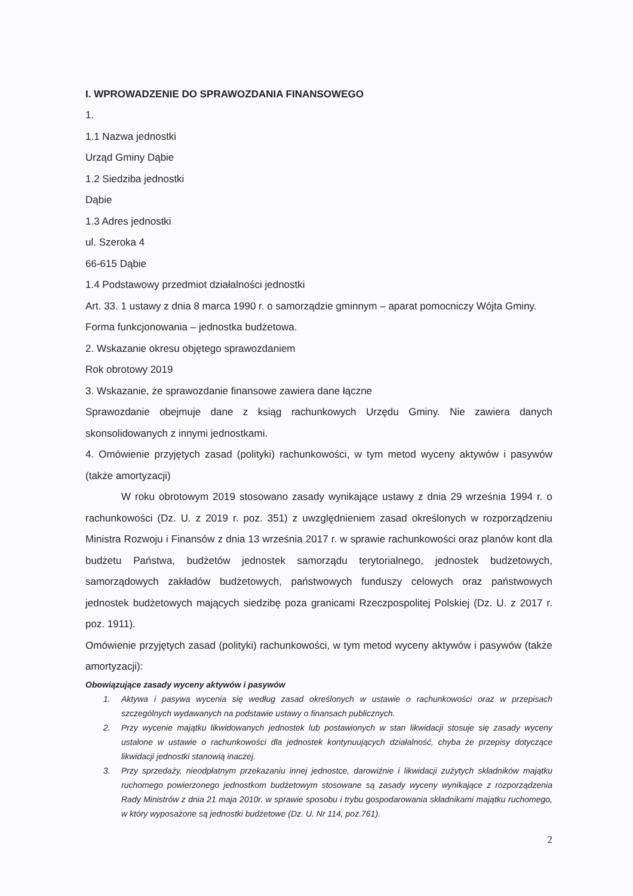I. WPROWADZENIE DO SPRAWOZDANIA FINANSOWEGO
1.
1.1 Nazwa jednostki
Urząd Gminy Dąbie
1.2 Siedziba jednostki
Dąbie
1.3 Adres jednostki
ul. Szeroka 4
66-615 Dąbie
1.4 Podstawowy przedmiot działalności jednostki
Art. 33. 1 ustawy z dnia 8 marca 1990 r. o samorządzie gminnym – aparat pomocniczy Wójta Gminy.
Forma funkcjonowania – jednostka budżetowa.
2. Wskazanie okresu objętego sprawozdaniem
Rok obrotowy 2019
3. Wskazanie, że sprawozdanie finansowe zawiera dane łączne
Sprawozdanie obejmuje dane z ksiąg rachunkowych Urzędu Gminy. Nie zawiera danych skonsolidowanych z innymi jednostkami.
4. Omówienie przyjętych zasad (polityki) rachunkowości, w tym metod wyceny aktywów i pasywów (także amortyzacji)
W roku obrotowym 2019 stosowano zasady wynikające ustawy z dnia 29 września 1994 r. o rachunkowości (Dz. U. z 2019 r. poz. 351) z uwzględnieniem zasad określonych w rozporządzeniu Ministra Rozwoju i Finansów z dnia 13 września 2017 r. w sprawie rachunkowości oraz planów kont dla budżetu Państwa, budżetów jednostek samorządu terytorialnego, jednostek budżetowych, samorządowych zakładów budżetowych, państwowych funduszy celowych oraz państwowych jednostek budżetowych mających siedzibę poza granicami Rzeczpospolitej Polskiej (Dz. U. z 2017 r. poz. 1911).
Omówienie przyjętych zasad (polityki) rachunkowości, w tym metod wyceny aktywów i pasywów (także amortyzacji):
Obowiązujące zasady wyceny aktywów i pasywów
1. Aktywa i pasywa wycenia się według zasad określonych w ustawie o rachunkowości oraz w przepisach szczególnych wydawanych na podstawie ustawy o finansach publicznych.
2. Przy wycenie majątku likwidowanych jednostek lub postawionych w stan likwidacji stosuje się zasady wyceny ustalone w ustawie o rachunkowości dla jednostek kontynuujących działalność, chyba że przepisy dotyczące likwidacji jednostki stanowią inaczej.
3. Przy sprzedaży, nieodpłatnym przekazaniu innej jednostce, darowiźnie i likwidacji zużytych składników majątku ruchomego powierzonego jednostkom budżetowym stosowane są zasady wyceny wynikające z rozporządzenia Rady Ministrów z dnia 21 maja 2010r. w sprawie sposobu i trybu gospodarowania składnikami majątku ruchomego, w który wyposażone są jednostki budżetowe (Dz. U. Nr 114, poz.761).
2